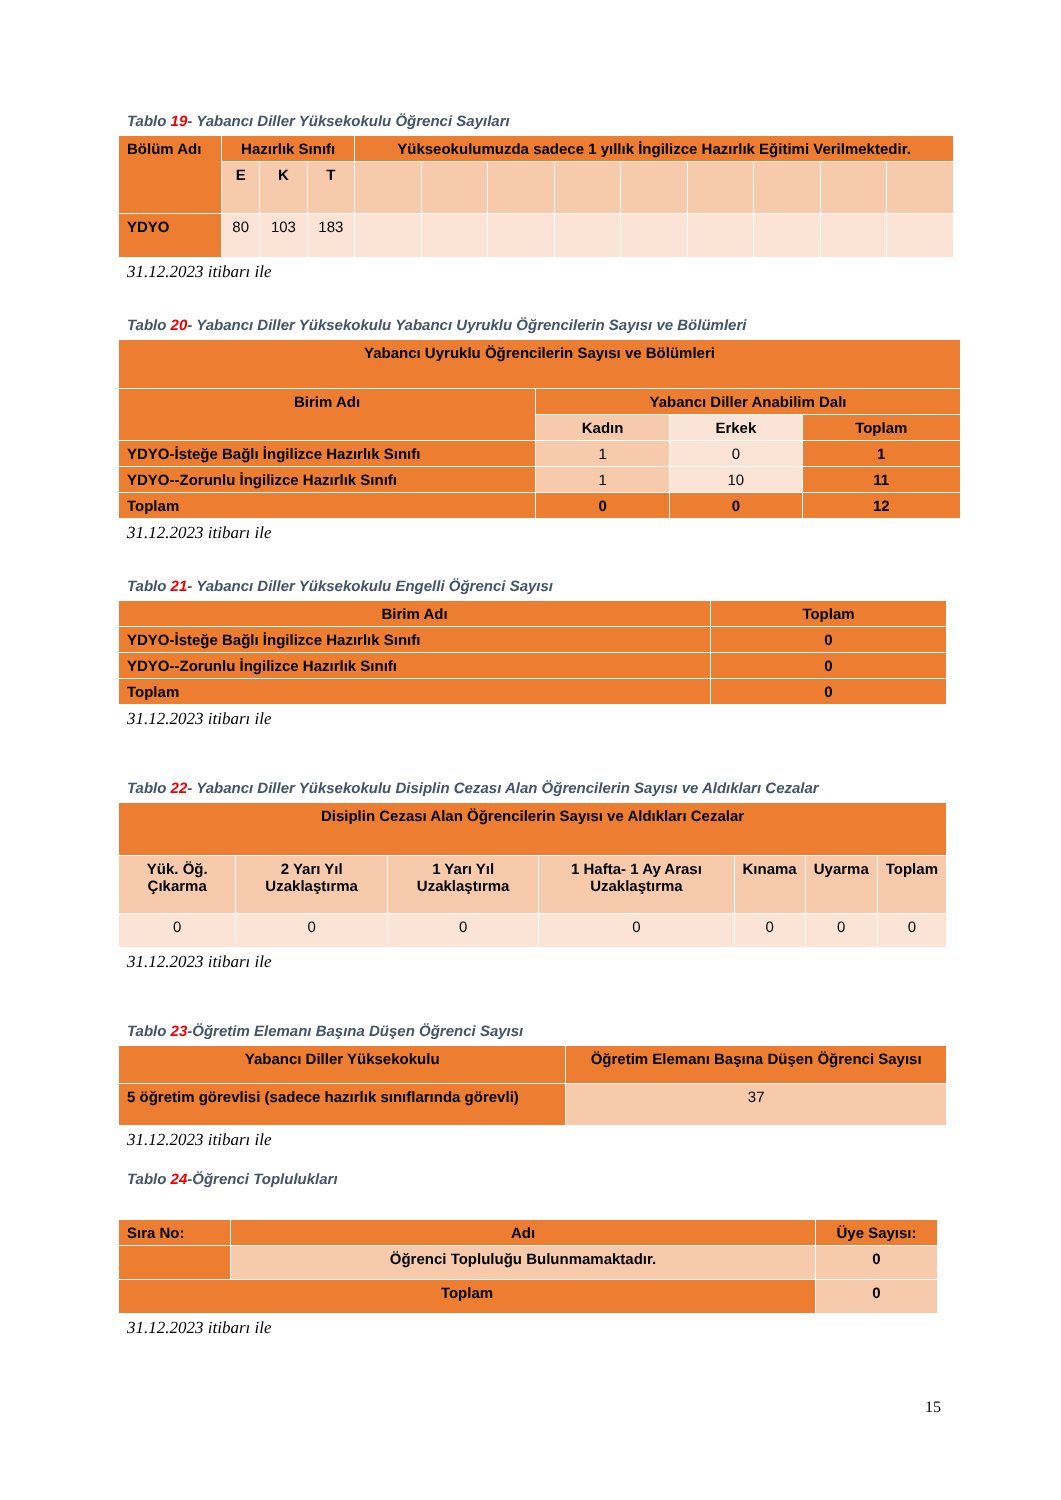Tablo 19- Yabancı Diller Yüksekokulu Öğrenci Sayıları
| Bölüm Adı | Hazırlık Sınıfı | | | Yükseokulumuzda sadece 1 yıllık İngilizce Hazırlık Eğitimi Verilmektedir. | | | | | | | | |
| --- | --- | --- | --- | --- | --- | --- | --- | --- | --- | --- | --- | --- |
| | E | K | T | | | | | | | | | |
| YDYO | 80 | 103 | 183 | | | | | | | | | |
31.12.2023 itibarı ile
Tablo 20- Yabancı Diller Yüksekokulu Yabancı Uyruklu Öğrencilerin Sayısı ve Bölümleri
| Yabancı Uyruklu Öğrencilerin Sayısı ve Bölümleri | | | |
| --- | --- | --- | --- |
| Birim Adı | Yabancı Diller Anabilim Dalı | | |
| | Kadın | Erkek | Toplam |
| YDYO-İsteğe Bağlı İngilizce Hazırlık Sınıfı | 1 | 0 | 1 |
| YDYO--Zorunlu İngilizce Hazırlık Sınıfı | 1 | 10 | 11 |
| Toplam | 0 | 0 | 12 |
31.12.2023 itibarı ile
Tablo 21- Yabancı Diller Yüksekokulu Engelli Öğrenci Sayısı
| Birim Adı | Toplam |
| --- | --- |
| YDYO-İsteğe Bağlı İngilizce Hazırlık Sınıfı | 0 |
| YDYO--Zorunlu İngilizce Hazırlık Sınıfı | 0 |
| Toplam | 0 |
31.12.2023 itibarı ile
Tablo 22- Yabancı Diller Yüksekokulu Disiplin Cezası Alan Öğrencilerin Sayısı ve Aldıkları Cezalar
| Disiplin Cezası Alan Öğrencilerin Sayısı ve Aldıkları Cezalar | | | | | | |
| --- | --- | --- | --- | --- | --- | --- |
| Yük. Öğ. Çıkarma | 2 Yarı Yıl Uzaklaştırma | 1 Yarı Yıl Uzaklaştırma | 1 Hafta- 1 Ay Arası Uzaklaştırma | Kınama | Uyarma | Toplam |
| 0 | 0 | 0 | 0 | 0 | 0 | 0 |
31.12.2023 itibarı ile
Tablo 23-Öğretim Elemanı Başına Düşen Öğrenci Sayısı
| Yabancı Diller Yüksekokulu | Öğretim Elemanı Başına Düşen Öğrenci Sayısı |
| --- | --- |
| 5 öğretim görevlisi (sadece hazırlık sınıflarında görevli) | 37 |
31.12.2023 itibarı ile
Tablo 24-Öğrenci Toplulukları
| Sıra No: | Adı | Üye Sayısı: |
| --- | --- | --- |
| | Öğrenci Topluluğu Bulunmamaktadır. | 0 |
| Toplam | | 0 |
31.12.2023 itibarı ile
15